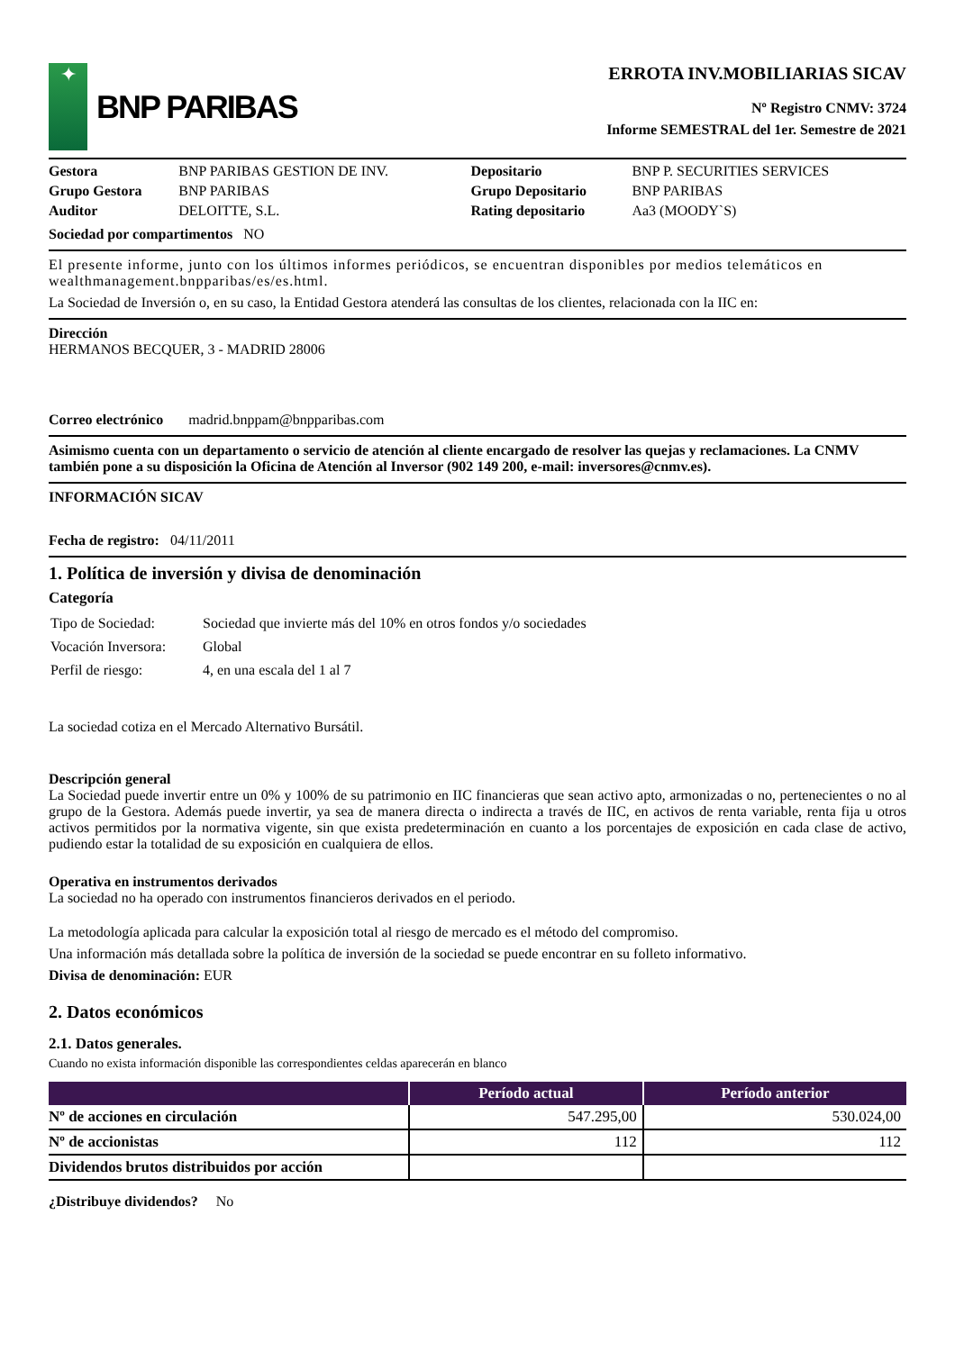✦
BNP PARIBAS
ERROTA INV.MOBILIARIAS SICAV
Nº Registro CNMV: 3724
Informe SEMESTRAL del 1er. Semestre de 2021
| Gestora | BNP PARIBAS GESTION DE INV. | Depositario | BNP P. SECURITIES SERVICES |
| Grupo Gestora | BNP PARIBAS | Grupo Depositario | BNP PARIBAS |
| Auditor | DELOITTE, S.L. | Rating depositario | Aa3 (MOODY`S) |
Sociedad por compartimentos NO
El presente informe, junto con los últimos informes periódicos, se encuentran disponibles por medios telemáticos en wealthmanagement.bnpparibas/es/es.html.
La Sociedad de Inversión o, en su caso, la Entidad Gestora atenderá las consultas de los clientes, relacionada con la IIC en:
Dirección
HERMANOS BECQUER, 3 - MADRID 28006
Correo electrónico madrid.bnppam@bnpparibas.com
Asimismo cuenta con un departamento o servicio de atención al cliente encargado de resolver las quejas y reclamaciones. La CNMV también pone a su disposición la Oficina de Atención al Inversor (902 149 200, e-mail: inversores@cnmv.es).
INFORMACIÓN SICAV
Fecha de registro: 04/11/2011
1. Política de inversión y divisa de denominación
Categoría
| Tipo de Sociedad: | Sociedad que invierte más del 10% en otros fondos y/o sociedades |
| Vocación Inversora: | Global |
| Perfil de riesgo: | 4, en una escala del 1 al 7 |
La sociedad cotiza en el Mercado Alternativo Bursátil.
Descripción general
La Sociedad puede invertir entre un 0% y 100% de su patrimonio en IIC financieras que sean activo apto, armonizadas o no, pertenecientes o no al grupo de la Gestora. Además puede invertir, ya sea de manera directa o indirecta a través de IIC, en activos de renta variable, renta fija u otros activos permitidos por la normativa vigente, sin que exista predeterminación en cuanto a los porcentajes de exposición en cada clase de activo, pudiendo estar la totalidad de su exposición en cualquiera de ellos.
Operativa en instrumentos derivados
La sociedad no ha operado con instrumentos financieros derivados en el periodo.
La metodología aplicada para calcular la exposición total al riesgo de mercado es el método del compromiso.
Una información más detallada sobre la política de inversión de la sociedad se puede encontrar en su folleto informativo.
Divisa de denominación: EUR
2. Datos económicos
2.1. Datos generales.
Cuando no exista información disponible las correspondientes celdas aparecerán en blanco
| | Período actual | Período anterior |
| --- | --- | --- |
| Nº de acciones en circulación | 547.295,00 | 530.024,00 |
| Nº de accionistas | 112 | 112 |
| Dividendos brutos distribuidos por acción | | |
¿Distribuye dividendos? No